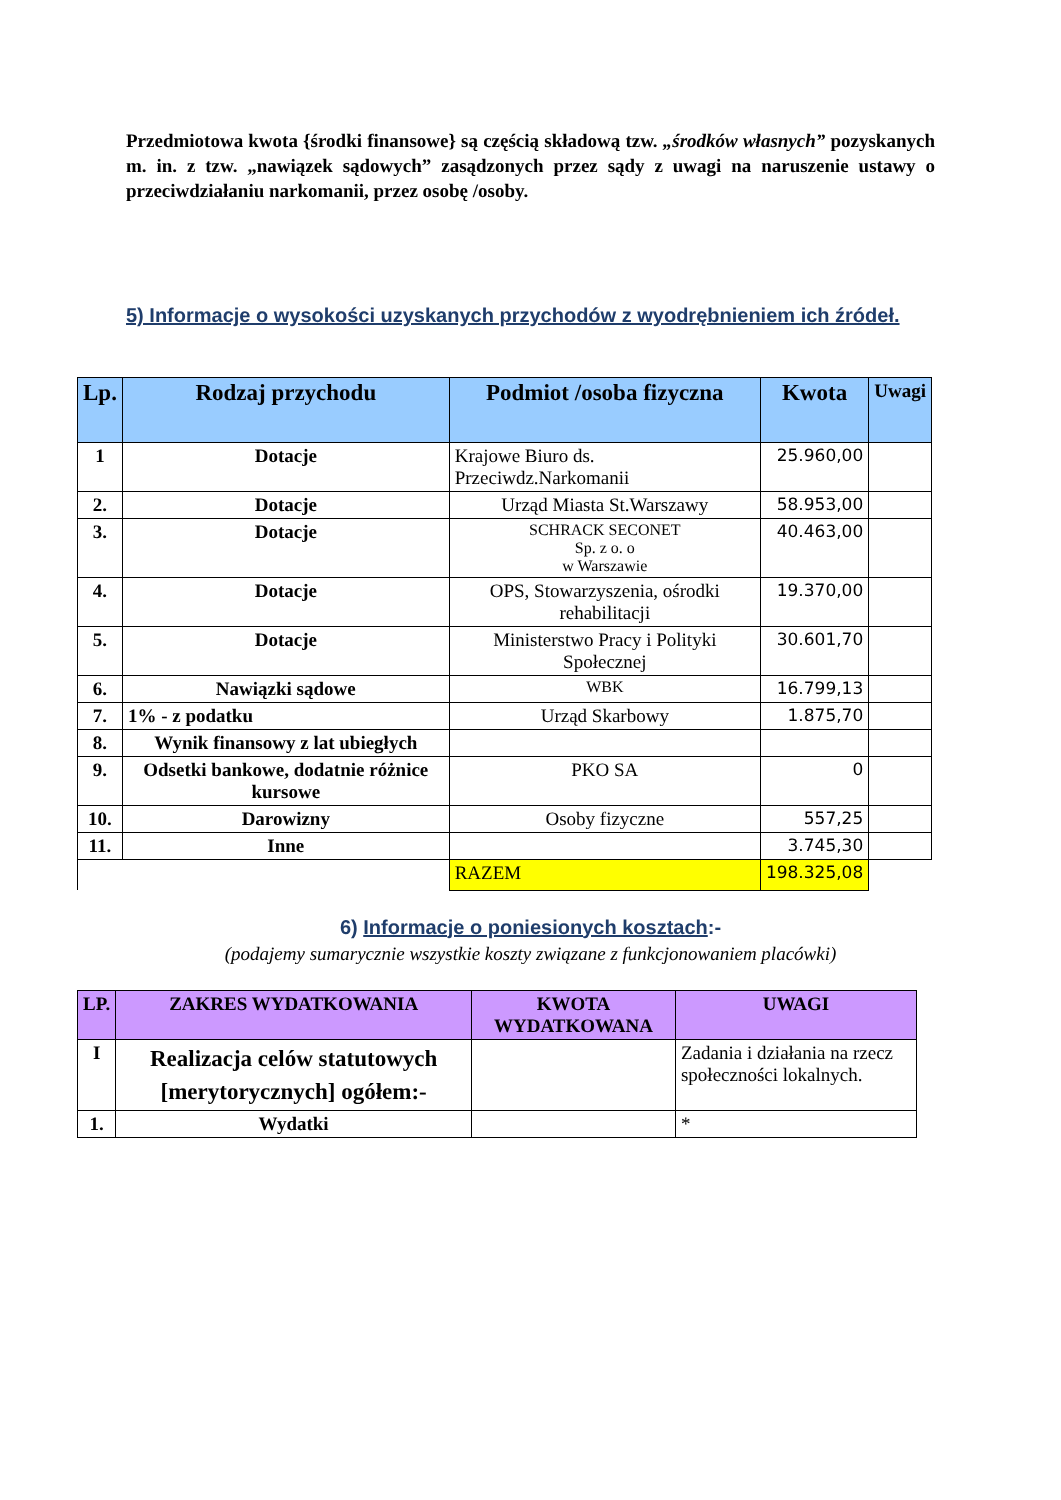Przedmiotowa kwota {środki finansowe} są częścią składową tzw. „środków własnych” pozyskanych m. in. z tzw. „nawiązek sądowych” zasądzonych przez sądy z uwagi na naruszenie ustawy o przeciwdziałaniu narkomanii, przez osobę /osoby.
5) Informacje o wysokości uzyskanych przychodów z wyodrębnieniem ich źródeł.
| Lp. | Rodzaj przychodu | Podmiot /osoba fizyczna | Kwota | Uwagi |
| --- | --- | --- | --- | --- |
| 1 | Dotacje | Krajowe Biuro ds. Przeciwdz.Narkomanii | 25.960,00 | |
| 2. | Dotacje | Urząd Miasta St.Warszawy | 58.953,00 | |
| 3. | Dotacje | SCHRACK SECONET Sp. z o. o w Warszawie | 40.463,00 | |
| 4. | Dotacje | OPS, Stowarzyszenia, ośrodki rehabilitacji | 19.370,00 | |
| 5. | Dotacje | Ministerstwo Pracy i Polityki Społecznej | 30.601,70 | |
| 6. | Nawiązki sądowe | WBK | 16.799,13 | |
| 7. | 1% - z podatku | Urząd Skarbowy | 1.875,70 | |
| 8. | Wynik finansowy z lat ubiegłych | | | |
| 9. | Odsetki bankowe, dodatnie różnice kursowe | PKO SA | 0 | |
| 10. | Darowizny | Osoby fizyczne | 557,25 | |
| 11. | Inne | | 3.745,30 | |
| | | RAZEM | 198.325,08 | |
6) Informacje o poniesionych kosztach:-
(podajemy sumarycznie wszystkie koszty związane z funkcjonowaniem placówki)
| LP. | ZAKRES WYDATKOWANIA | KWOTA WYDATKOWANA | UWAGI |
| --- | --- | --- | --- |
| I | Realizacja celów statutowych [merytorycznych] ogółem:- | | Zadania i działania na rzecz społeczności lokalnych. |
| 1. | Wydatki | | * |